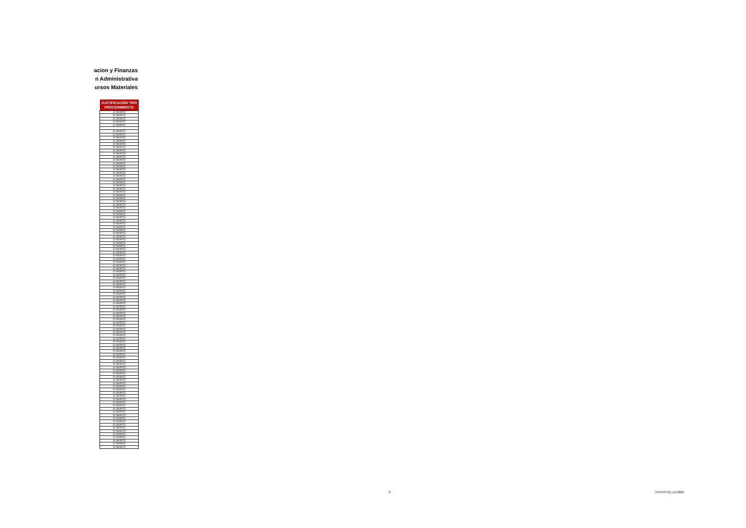acion y Finanzas
n Administrativa
ursos Materiales
| JUSTIFICACIÓN TIPO PROCEDIMIENTO |
| --- |
| 42-MONTO |
| 42-MONTO |
| 42-MONTO |
| 42-MONTO |
| 42-MONTO |
| 42-MONTO |
| 42-MONTO |
| 42-MONTO |
| 42-MONTO |
| 42-MONTO |
| 42-MONTO |
| 42-MONTO |
| 42-MONTO |
| 42-MONTO |
| 42-MONTO |
| 42-MONTO |
| 42-MONTO |
| 42-MONTO |
| 42-MONTO |
| 42-MONTO |
| 42-MONTO |
| 42-MONTO |
| 42-MONTO |
| 42-MONTO |
| 42-MONTO |
| 42-MONTO |
| 42-MONTO |
| 42-MONTO |
| 42-MONTO |
| 42-MONTO |
| 42-MONTO |
| 42-MONTO |
| 42-MONTO |
| 42-MONTO |
| 42-MONTO |
| 42-MONTO |
| 42-MONTO |
| 42-MONTO |
| 42-MONTO |
| 42-MONTO |
| 42-MONTO |
| 42-MONTO |
| 42-MONTO |
| 42-MONTO |
| 42-MONTO |
| 42-MONTO |
| 42-MONTO |
| 42-MONTO |
| 42-MONTO |
| 42-MONTO |
| 42-MONTO |
| 42-MONTO |
| 42-MONTO |
| 42-MONTO |
| 42-MONTO |
| 42-MONTO |
| 42-MONTO |
| 42-MONTO |
| 42-MONTO |
| 42-MONTO |
| 42-MONTO |
| 42-MONTO |
| 42-MONTO |
| 42-MONTO |
| 42-MONTO |
| 42-MONTO |
| 42-MONTO |
| 42-MONTO |
| 42-MONTO |
| 42-MONTO |
| 42-MONTO |
| 42-MONTO |
| 42-MONTO |
| 42-MONTO |
| 42-MONTO |
| 42-MONTO |
| 42-MONTO |
| 42-MONTO |
| 42-MONTO |
| 42-MONTO |
| 42-MONTO |
| 42-MONTO |
| 42-MONTO |
| 42-MONTO |
| 42-MONTO |
| 42-MONTO |
| 42-MONTO |
| 42-MONTO |
| 42-MONTO |
| 42-MONTO |
| 42-MONTO |
| 42-MONTO |
| 42-MONTO |
| 42-MONTO |
| 42-MONTO |
| 42-MONTO |
| 42-MONTO |
| 42-MONTO |
| 42-MONTO |
| 42-MONTO |
| 42-MONTO |
| 42-MONTO |
| 42-MONTO |
| 42-MONTO |
| 42-MONTO |
8 FO-PPP-01_LN 2022